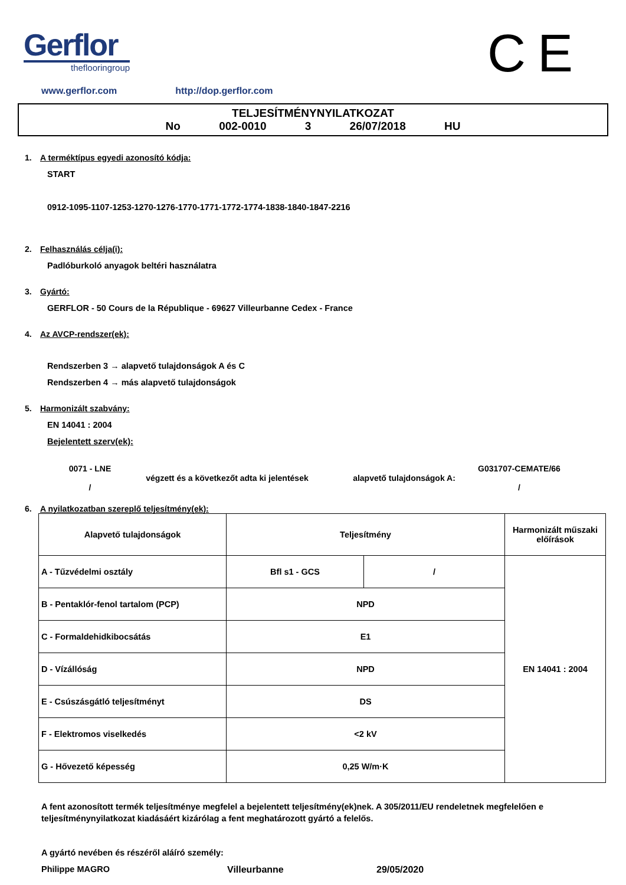Gerflor
theflooringroup
CE
www.gerflor.com http://dop.gerflor.com
TELJESÍTMÉNYNYILATKOZAT
No 002-0010 3 26/07/2018 HU
1. A terméktípus egyedi azonosító kódja:
START
0912-1095-1107-1253-1270-1276-1770-1771-1772-1774-1838-1840-1847-2216
2. Felhasználás célja(i):
Padlóburkoló anyagok beltéri használatra
3. Gyártó:
GERFLOR - 50 Cours de la République - 69627 Villeurbanne Cedex - France
4. Az AVCP-rendszer(ek):
Rendszerben 3 → alapvető tulajdonságok A és C
Rendszerben 4 → más alapvető tulajdonságok
5. Harmonizált szabvány:
EN 14041 : 2004
Bejelentett szerv(ek):
0071 - LNE
/
végzett és a következőt adta ki jelentések alapvető tulajdonságok A:
G031707-CEMATE/66
/
6. A nyilatkozatban szereplő teljesítmény(ek):
| Alapvető tulajdonságok | Teljesítmény | | Harmonizált műszaki előírások |
| --- | --- | --- | --- |
| A - Tűzvédelmi osztály | Bfl s1 - GCS | / | EN 14041 : 2004 |
| B - Pentaklór-fenol tartalom (PCP) | NPD | | |
| C - Formaldehidkibocsátás | E1 | | |
| D - Vízállóság | NPD | | |
| E - Csúszásgátló teljesítményt | DS | | |
| F - Elektromos viselkedés | <2 kV | | |
| G - Hővezető képesség | 0,25 W/m·K | | |
A fent azonosított termék teljesítménye megfelel a bejelentett teljesítmény(ek)nek. A 305/2011/EU rendeletnek megfelelően e teljesítménynyilatkozat kiadásáért kizárólag a fent meghatározott gyártó a felelős.
A gyártó nevében és részéről aláíró személy:
Philippe MAGRO Villeurbanne 29/05/2020